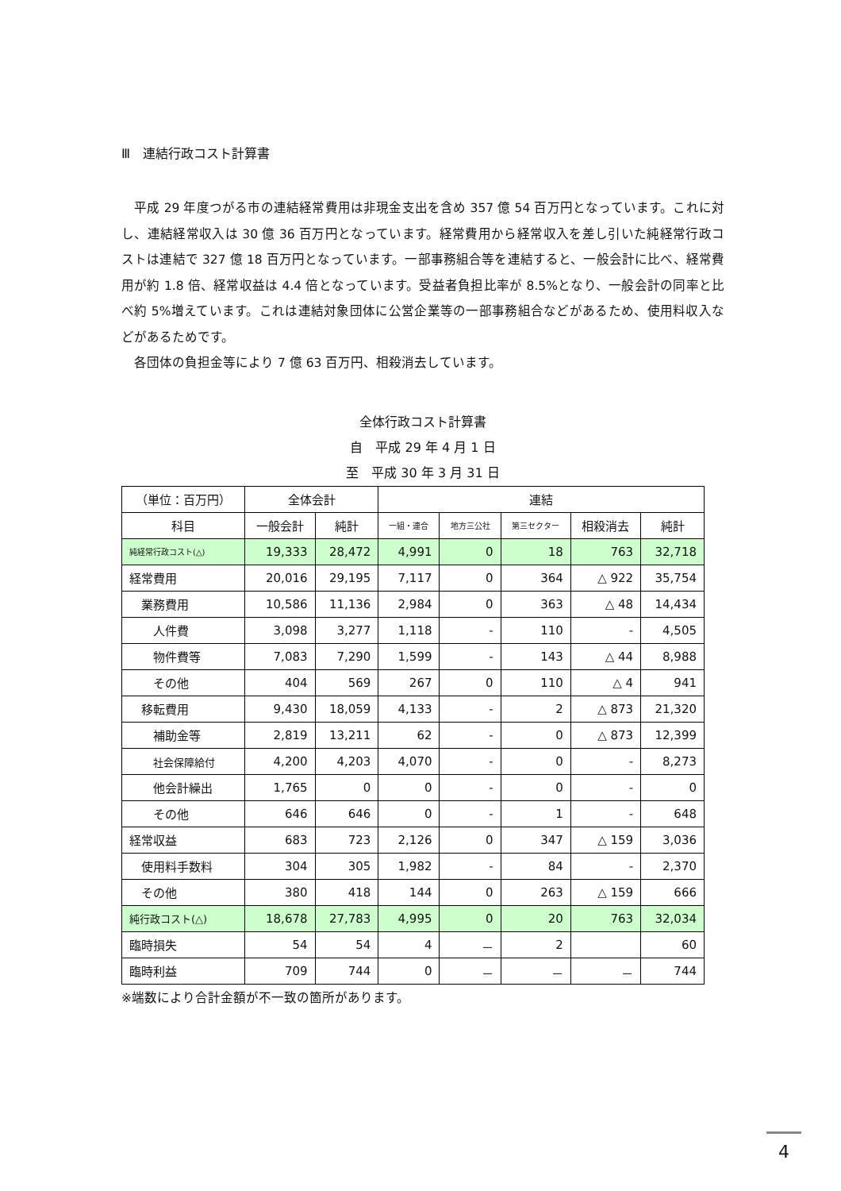Ⅲ　連結行政コスト計算書
　平成 29 年度つがる市の連結経常費用は非現金支出を含め 357 億 54 百万円となっています。これに対し、連結経常収入は 30 億 36 百万円となっています。経常費用から経常収入を差し引いた純経常行政コストは連結で 327 億 18 百万円となっています。一部事務組合等を連結すると、一般会計に比べ、経常費用が約 1.8 倍、経常収益は 4.4 倍となっています。受益者負担比率が 8.5%となり、一般会計の同率と比べ約 5%増えています。これは連結対象団体に公営企業等の一部事務組合などがあるため、使用料収入などがあるためです。
　各団体の負担金等により 7 億 63 百万円、相殺消去しています。
全体行政コスト計算書
自　平成 29 年 4 月 1 日
至　平成 30 年 3 月 31 日
| （単位：百万円） | 全体会計 | | 連結 | | | | |
| --- | --- | --- | --- | --- | --- | --- | --- |
| 科目 | 一般会計 | 純計 | 一組・連合 | 地方三公社 | 第三セクター | 相殺消去 | 純計 |
| 純経常行政コスト(△) | 19,333 | 28,472 | 4,991 | 0 | 18 | 763 | 32,718 |
| 経常費用 | 20,016 | 29,195 | 7,117 | 0 | 364 | △ 922 | 35,754 |
| 業務費用 | 10,586 | 11,136 | 2,984 | 0 | 363 | △ 48 | 14,434 |
| 人件費 | 3,098 | 3,277 | 1,118 | - | 110 | - | 4,505 |
| 物件費等 | 7,083 | 7,290 | 1,599 | - | 143 | △ 44 | 8,988 |
| その他 | 404 | 569 | 267 | 0 | 110 | △ 4 | 941 |
| 移転費用 | 9,430 | 18,059 | 4,133 | - | 2 | △ 873 | 21,320 |
| 補助金等 | 2,819 | 13,211 | 62 | - | 0 | △ 873 | 12,399 |
| 社会保障給付 | 4,200 | 4,203 | 4,070 | - | 0 | - | 8,273 |
| 他会計繰出 | 1,765 | 0 | 0 | - | 0 | - | 0 |
| その他 | 646 | 646 | 0 | - | 1 | - | 648 |
| 経常収益 | 683 | 723 | 2,126 | 0 | 347 | △ 159 | 3,036 |
| 使用料手数料 | 304 | 305 | 1,982 | - | 84 | - | 2,370 |
| その他 | 380 | 418 | 144 | 0 | 263 | △ 159 | 666 |
| 純行政コスト(△) | 18,678 | 27,783 | 4,995 | 0 | 20 | 763 | 32,034 |
| 臨時損失 | 54 | 54 | 4 | － | 2 | | 60 |
| 臨時利益 | 709 | 744 | 0 | － | － | － | 744 |
※端数により合計金額が不一致の箇所があります。
4